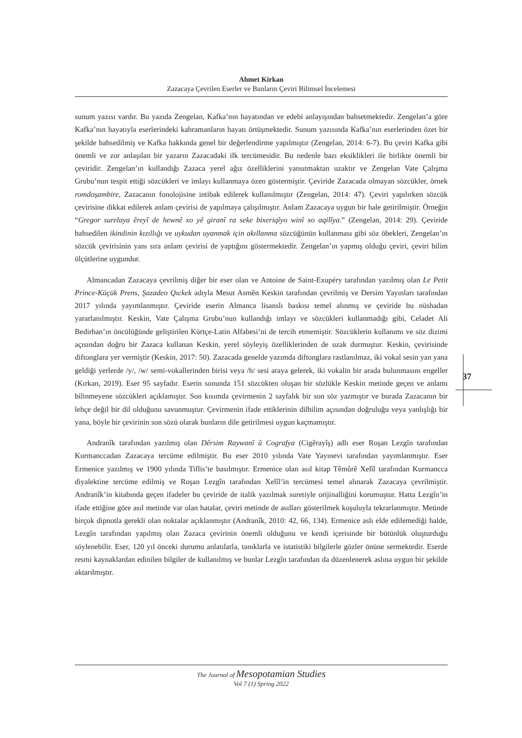Ahmet Kirkan
Zazacaya Çevrilen Eserler ve Bunların Çeviri Bilimsel İncelemesi
sunum yazısı vardır. Bu yazıda Zengelan, Kafka’nın hayatından ve edebi anlayışından bahsetmektedir. Zengelan’a göre Kafka’nın hayatıyla eserlerindeki kahramanların hayatı örtüşmektedir. Sunum yazısında Kafka’nın eserlerinden özet bir şekilde bahsedilmiş ve Kafka hakkında genel bir değerlendirme yapılmıştır (Zengelan, 2014: 6-7). Bu çeviri Kafka gibi önemli ve zor anlaşılan bir yazarın Zazacadaki ilk tercümesidir. Bu nedenle bazı eksiklikleri ile birlikte önemli bir çeviridir. Zengelan’ın kullandığı Zazaca yerel ağız özelliklerini yansıtmaktan uzaktır ve Zengelan Vate Çalışma Grubu’nun tespit ettiği sözcükleri ve imlayı kullanmaya özen göstermiştir. Çeviride Zazacada olmayan sözcükler, örnek romdoşambire, Zazacanın fonolojisine intibak edilerek kullanılmıştır (Zengelan, 2014: 47). Çeviri yapılırken sözcük çevirisine dikkat edilerek anlam çevirisi de yapılmaya çalışılmıştır. Anlam Zazacaya uygun bir hale getirilmiştir. Örneğin “Gregor surelaya êreyî de hewnê xo yê giranî ra seke bixeriqîyo winî xo aqilîya.” (Zengelan, 2014: 29). Çeviride bahsedilen ikindinin kızıllığı ve uykudan uyanmak için akıllanma sözcüğünün kullanması gibi söz öbekleri, Zengelan’ın sözcük çevirisinin yanı sıra anlam çevirisi de yaptığını göstermektedir. Zengelan’ın yapmış olduğu çeviri, çeviri bilim ölçütlerine uygundur.
Almancadan Zazacaya çevrilmiş diğer bir eser olan ve Antoine de Saint-Exupéry tarafından yazılmış olan Le Petit Prince-Küçük Prens, Şazadeo Qıckek adıyla Mesut Asmên Keskin tarafından çevrilmiş ve Dersim Yayınları tarafından 2017 yılında yayımlanmıştır. Çeviride eserin Almanca lisanslı baskısı temel alınmış ve çeviride bu nüshadan yararlanılmıştır. Keskin, Vate Çalışma Grubu’nun kullandığı imlayı ve sözcükleri kullanmadığı gibi, Celadet Ali Bedirhan’ın öncülüğünde geliştirilen Kürtçe-Latin Alfabesi’ni de tercih etmemiştir. Sözcüklerin kullanımı ve söz dizimi açısından doğru bir Zazaca kullanan Keskin, yerel söyleyiş özelliklerinden de uzak durmuştur. Keskin, çevirisinde diftonglara yer vermiştir (Keskin, 2017: 50). Zazacada genelde yazımda diftonglara rastlanılmaz, iki vokal sesin yan yana geldiği yerlerde /y/, /w/ semi-vokallerinden birisi veya /h/ sesi araya gelerek, iki vokalin bir arada bulunmasını engeller (Kırkan, 2019). Eser 95 sayfadır. Eserin sonunda 151 sözcükten oluşan bir sözlükle Keskin metinde geçen ve anlamı bilinmeyene sözcükleri açıklamıştır. Son kısımda çevirmenin 2 sayfalık bir son söz yazmıştır ve burada Zazacanın bir lehçe değil bir dil olduğunu savunmuştur. Çevirmenin ifade ettiklerinin dilbilim açısından doğruluğu veya yanlışlığı bir yana, böyle bir çevirinin son sözü olarak bunların dile getirilmesi uygun kaçmamıştır.
Andranîk tarafından yazılmış olan Dêrsim Raywanî û Cografya (Cigêrayîş) adlı eser Roşan Lezgîn tarafından Kurmanccadan Zazacaya tercüme edilmiştir. Bu eser 2010 yılında Vate Yayınevi tarafından yayımlanmıştır. Eser Ermenice yazılmış ve 1900 yılında Tiflis’te basılmıştır. Ermenice olan asıl kitap Têmûrê Xelîl tarafından Kurmancca diyalektine tercüme edilmiş ve Roşan Lezgîn tarafından Xelîl’in tercümesi temel alınarak Zazacaya çevrilmiştir. Andranîk’in kitabında geçen ifadeler bu çeviride de italik yazılmak suretiyle orijinalliğini korumuştur. Hatta Lezgîn’in ifade ettiğine göre asıl metinde var olan hatalar, çeviri metinde de asılları gösterilmek koşuluyla tekrarlanmıştır. Metinde birçok dipnotla gerekli olan noktalar açıklanmıştır (Andranîk, 2010: 42, 66, 134). Ermenice aslı elde edilemediği halde, Lezgîn tarafından yapılmış olan Zazaca çevirinin önemli olduğunu ve kendi içerisinde bir bütünlük oluşturduğu söylenebilir. Eser, 120 yıl önceki durumu anlatılarla, tanıklarla ve istatistiki bilgilerle gözler önüne sermektedir. Eserde resmi kaynaklardan edinilen bilgiler de kullanılmış ve bunlar Lezgîn tarafından da düzenlenerek aslına uygun bir şekilde aktarılmıştır.
37
The Journal of Mesopotamian Studies
Vol 7 (1) Spring 2022